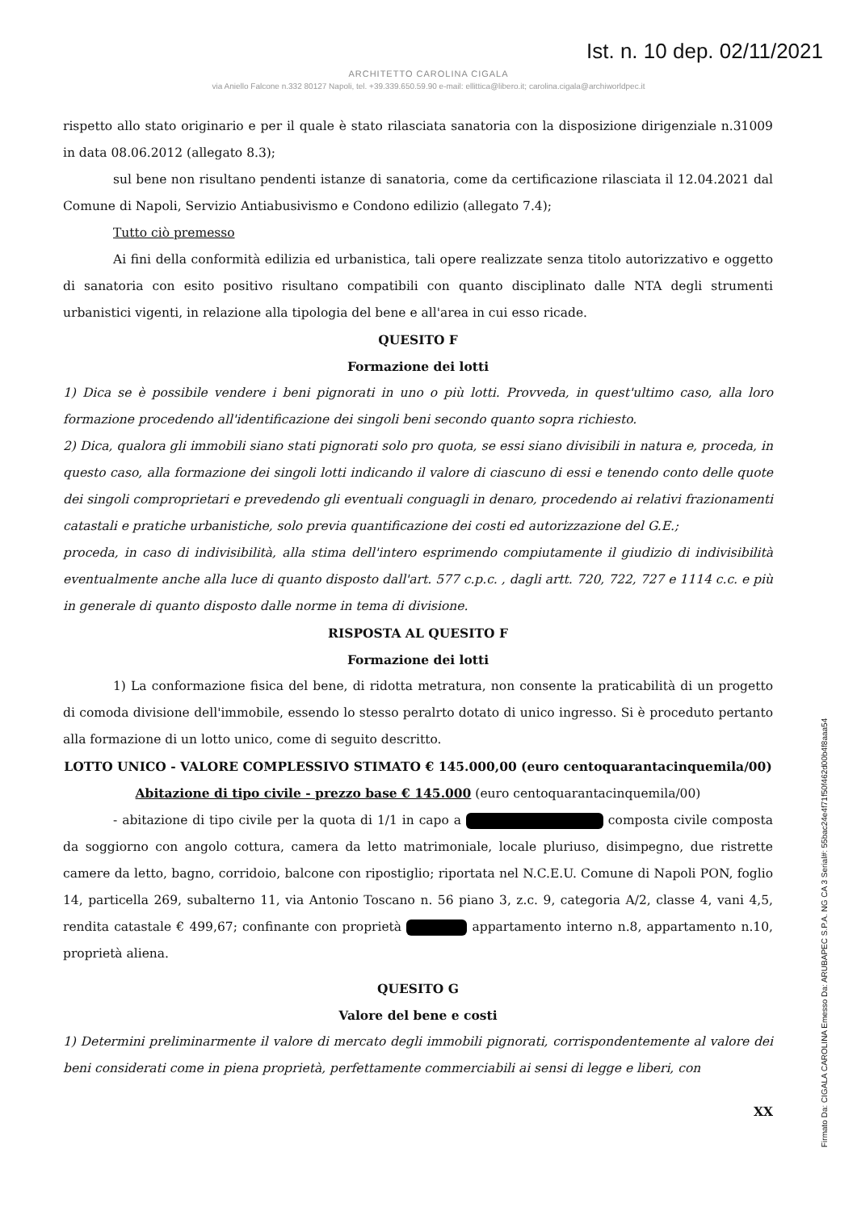Ist. n. 10 dep. 02/11/2021
ARCHITETTO CAROLINA CIGALA
via Aniello Falcone n.332 80127 Napoli, tel. +39.339.650.59.90 e-mail: ellittica@libero.it; carolina.cigala@archiworldpec.it
rispetto allo stato originario e per il quale è stato rilasciata sanatoria con la disposizione dirigenziale n.31009 in data 08.06.2012 (allegato 8.3);
sul bene non risultano pendenti istanze di sanatoria, come da certificazione rilasciata il 12.04.2021 dal Comune di Napoli, Servizio Antiabusivismo e Condono edilizio (allegato 7.4);
Tutto ciò premesso
Ai fini della conformità edilizia ed urbanistica, tali opere realizzate senza titolo autorizzativo e oggetto di sanatoria con esito positivo risultano compatibili con quanto disciplinato dalle NTA degli strumenti urbanistici vigenti, in relazione alla tipologia del bene e all'area in cui esso ricade.
QUESITO F
Formazione dei lotti
1) Dica se è possibile vendere i beni pignorati in uno o più lotti. Provveda, in quest'ultimo caso, alla loro formazione procedendo all'identificazione dei singoli beni secondo quanto sopra richiesto.
2) Dica, qualora gli immobili siano stati pignorati solo pro quota, se essi siano divisibili in natura e, proceda, in questo caso, alla formazione dei singoli lotti indicando il valore di ciascuno di essi e tenendo conto delle quote dei singoli comproprietari e prevedendo gli eventuali conguagli in denaro, procedendo ai relativi frazionamenti catastali e pratiche urbanistiche, solo previa quantificazione dei costi ed autorizzazione del G.E.;
proceda, in caso di indivisibilità, alla stima dell'intero esprimendo compiutamente il giudizio di indivisibilità eventualmente anche alla luce di quanto disposto dall'art. 577 c.p.c. , dagli artt. 720, 722, 727 e 1114 c.c. e più in generale di quanto disposto dalle norme in tema di divisione.
RISPOSTA AL QUESITO F
Formazione dei lotti
1) La conformazione fisica del bene, di ridotta metratura, non consente la praticabilità di un progetto di comoda divisione dell'immobile, essendo lo stesso peralrto dotato di unico ingresso. Si è proceduto pertanto alla formazione di un lotto unico, come di seguito descritto.
LOTTO UNICO - VALORE COMPLESSIVO STIMATO € 145.000,00 (euro centoquarantacinquemila/00)
Abitazione di tipo civile - prezzo base € 145.000 (euro centoquarantacinquemila/00)
- abitazione di tipo civile per la quota di 1/1 in capo a composta civile composta da soggiorno con angolo cottura, camera da letto matrimoniale, locale pluriuso, disimpegno, due ristrette camere da letto, bagno, corridoio, balcone con ripostiglio; riportata nel N.C.E.U. Comune di Napoli PON, foglio 14, particella 269, subalterno 11, via Antonio Toscano n. 56 piano 3, z.c. 9, categoria A/2, classe 4, vani 4,5, rendita catastale € 499,67; confinante con proprietà appartamento interno n.8, appartamento n.10, proprietà aliena.
QUESITO G
Valore del bene e costi
1) Determini preliminarmente il valore di mercato degli immobili pignorati, corrispondentemente al valore dei beni considerati come in piena proprietà, perfettamente commerciabili ai sensi di legge e liberi, con
XX
Firmato Da: CIGALA CAROLINA Emesso Da: ARUBAPEC S.P.A. NG CA 3 Serial#: 55bac24e4f71f50f462d00b4f8aaa54